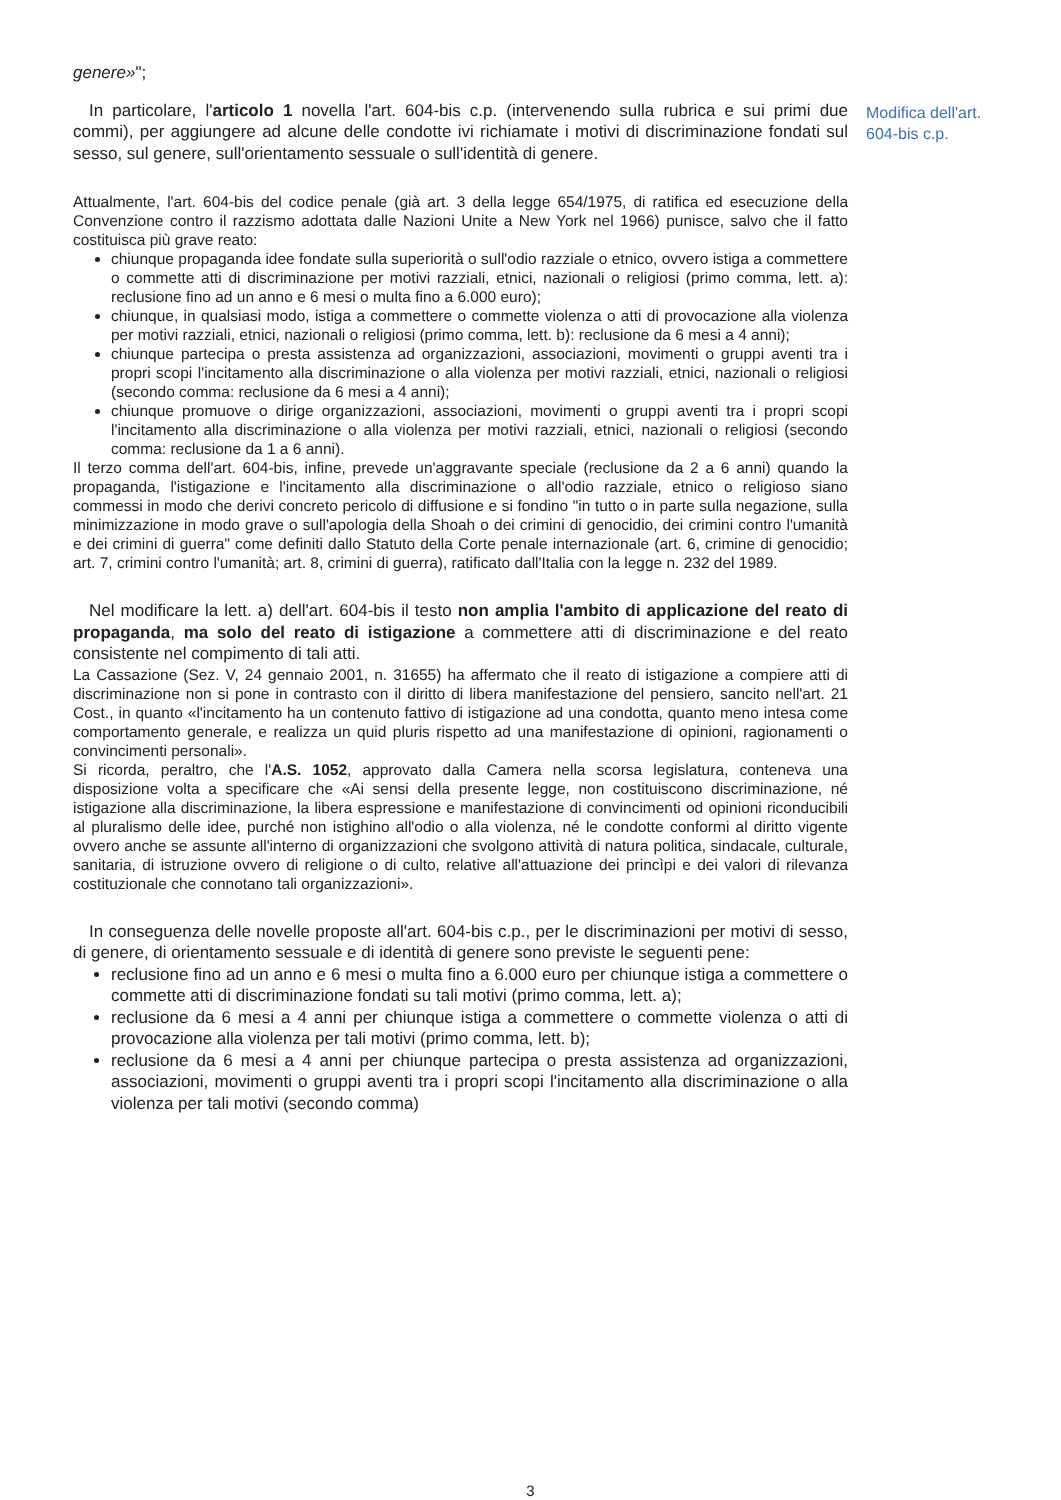genere»";
In particolare, l'articolo 1 novella l'art. 604-bis c.p. (intervenendo sulla rubrica e sui primi due commi), per aggiungere ad alcune delle condotte ivi richiamate i motivi di discriminazione fondati sul sesso, sul genere, sull'orientamento sessuale o sull'identità di genere.
Attualmente, l'art. 604-bis del codice penale (già art. 3 della legge 654/1975, di ratifica ed esecuzione della Convenzione contro il razzismo adottata dalle Nazioni Unite a New York nel 1966) punisce, salvo che il fatto costituisca più grave reato:
chiunque propaganda idee fondate sulla superiorità o sull'odio razziale o etnico, ovvero istiga a commettere o commette atti di discriminazione per motivi razziali, etnici, nazionali o religiosi (primo comma, lett. a): reclusione fino ad un anno e 6 mesi o multa fino a 6.000 euro);
chiunque, in qualsiasi modo, istiga a commettere o commette violenza o atti di provocazione alla violenza per motivi razziali, etnici, nazionali o religiosi (primo comma, lett. b): reclusione da 6 mesi a 4 anni);
chiunque partecipa o presta assistenza ad organizzazioni, associazioni, movimenti o gruppi aventi tra i propri scopi l'incitamento alla discriminazione o alla violenza per motivi razziali, etnici, nazionali o religiosi (secondo comma: reclusione da 6 mesi a 4 anni);
chiunque promuove o dirige organizzazioni, associazioni, movimenti o gruppi aventi tra i propri scopi l'incitamento alla discriminazione o alla violenza per motivi razziali, etnici, nazionali o religiosi (secondo comma: reclusione da 1 a 6 anni).
Il terzo comma dell'art. 604-bis, infine, prevede un'aggravante speciale (reclusione da 2 a 6 anni) quando la propaganda, l'istigazione e l'incitamento alla discriminazione o all'odio razziale, etnico o religioso siano commessi in modo che derivi concreto pericolo di diffusione e si fondino "in tutto o in parte sulla negazione, sulla minimizzazione in modo grave o sull'apologia della Shoah o dei crimini di genocidio, dei crimini contro l'umanità e dei crimini di guerra" come definiti dallo Statuto della Corte penale internazionale (art. 6, crimine di genocidio; art. 7, crimini contro l'umanità; art. 8, crimini di guerra), ratificato dall'Italia con la legge n. 232 del 1989.
Nel modificare la lett. a) dell'art. 604-bis il testo non amplia l'ambito di applicazione del reato di propaganda, ma solo del reato di istigazione a commettere atti di discriminazione e del reato consistente nel compimento di tali atti.
La Cassazione (Sez. V, 24 gennaio 2001, n. 31655) ha affermato che il reato di istigazione a compiere atti di discriminazione non si pone in contrasto con il diritto di libera manifestazione del pensiero, sancito nell'art. 21 Cost., in quanto «l'incitamento ha un contenuto fattivo di istigazione ad una condotta, quanto meno intesa come comportamento generale, e realizza un quid pluris rispetto ad una manifestazione di opinioni, ragionamenti o convincimenti personali».
Si ricorda, peraltro, che l'A.S. 1052, approvato dalla Camera nella scorsa legislatura, conteneva una disposizione volta a specificare che «Ai sensi della presente legge, non costituiscono discriminazione, né istigazione alla discriminazione, la libera espressione e manifestazione di convincimenti od opinioni riconducibili al pluralismo delle idee, purché non istighino all'odio o alla violenza, né le condotte conformi al diritto vigente ovvero anche se assunte all'interno di organizzazioni che svolgono attività di natura politica, sindacale, culturale, sanitaria, di istruzione ovvero di religione o di culto, relative all'attuazione dei princìpi e dei valori di rilevanza costituzionale che connotano tali organizzazioni».
In conseguenza delle novelle proposte all'art. 604-bis c.p., per le discriminazioni per motivi di sesso, di genere, di orientamento sessuale e di identità di genere sono previste le seguenti pene:
reclusione fino ad un anno e 6 mesi o multa fino a 6.000 euro per chiunque istiga a commettere o commette atti di discriminazione fondati su tali motivi (primo comma, lett. a);
reclusione da 6 mesi a 4 anni per chiunque istiga a commettere o commette violenza o atti di provocazione alla violenza per tali motivi (primo comma, lett. b);
reclusione da 6 mesi a 4 anni per chiunque partecipa o presta assistenza ad organizzazioni, associazioni, movimenti o gruppi aventi tra i propri scopi l'incitamento alla discriminazione o alla violenza per tali motivi (secondo comma)
Modifica dell'art. 604-bis c.p.
3